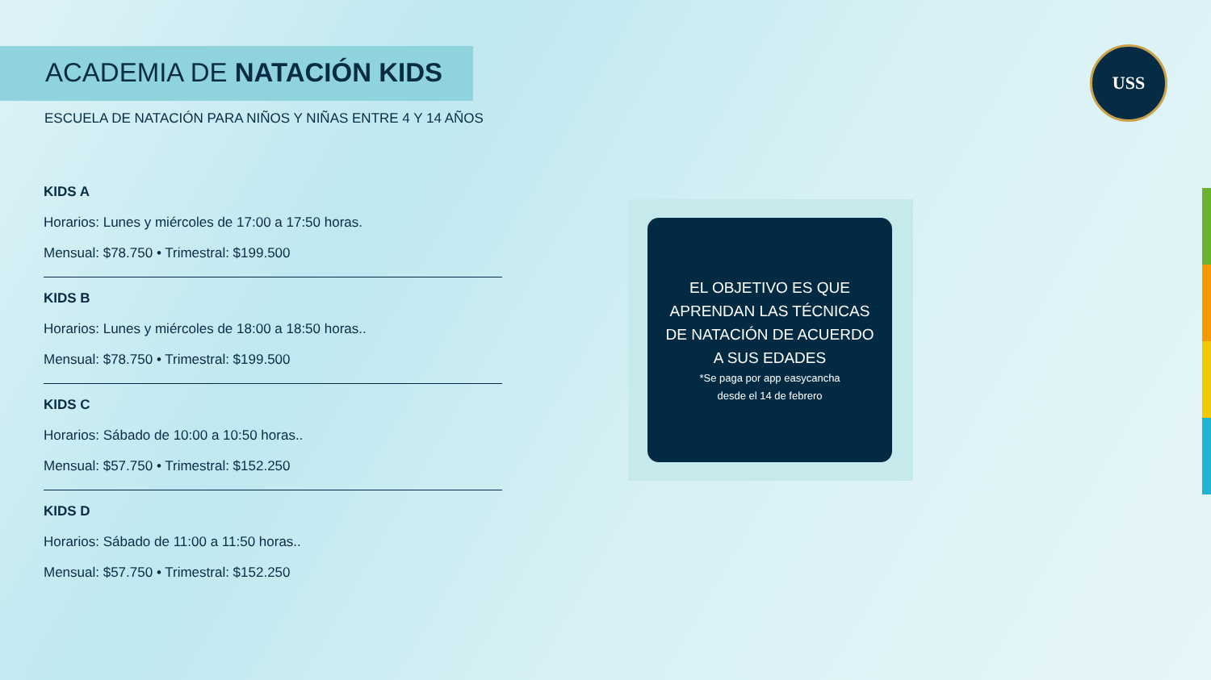ACADEMIA DE NATACIÓN KIDS USS
ESCUELA DE NATACIÓN PARA NIÑOS Y NIÑAS ENTRE 4 Y 14 AÑOS
KIDS A
Horarios: Lunes y miércoles de 17:00 a 17:50 horas.
Mensual: $78.750 • Trimestral: $199.500
KIDS B
Horarios: Lunes y miércoles de 18:00 a 18:50 horas..
Mensual: $78.750 • Trimestral: $199.500
KIDS C
Horarios: Sábado de 10:00 a 10:50 horas..
Mensual: $57.750 • Trimestral: $152.250
KIDS D
Horarios: Sábado de 11:00 a 11:50 horas..
Mensual: $57.750 • Trimestral: $152.250
EL OBJETIVO ES QUE
APRENDAN LAS TÉCNICAS
DE NATACIÓN DE ACUERDO
A SUS EDADES
*Se paga por app easycancha
desde el 14 de febrero